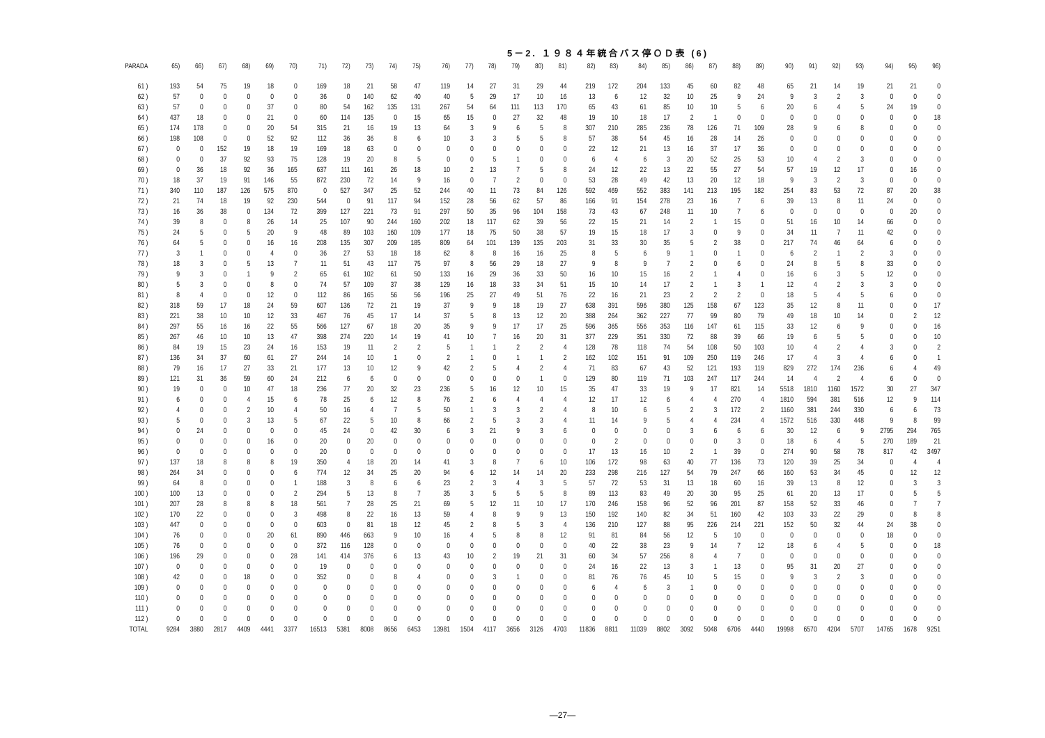5－2. １９８４年統合バス停ＯＤ表 (6)
| PARADA | 65) | 66) | 67) | 68) | 69) | 70) | 71) | 72) | 73) | 74) | 75) | 76) | 77) | 78) | 79) | 80) | 81) | 82) | 83) | 84) | 85) | 86) | 87) | 88) | 89) | 90) | 91) | 92) | 93) | 94) | 95) | 96) |
| --- | --- | --- | --- | --- | --- | --- | --- | --- | --- | --- | --- | --- | --- | --- | --- | --- | --- | --- | --- | --- | --- | --- | --- | --- | --- | --- | --- | --- | --- | --- | --- | --- |
| 61 ) | 193 | 54 | 75 | 19 | 18 | 0 | 169 | 18 | 21 | 58 | 47 | 119 | 14 | 27 | 31 | 29 | 44 | 219 | 172 | 204 | 133 | 45 | 60 | 82 | 48 | 65 | 21 | 14 | 19 | 21 | 21 | 0 |
| 62 ) | 57 | 0 | 0 | 0 | 0 | 0 | 36 | 0 | 140 | 62 | 40 | 40 | 5 | 29 | 17 | 10 | 16 | 13 | 6 | 12 | 32 | 10 | 25 | 9 | 24 | 9 | 3 | 2 | 3 | 0 | 0 | 0 |
| 63 ) | 57 | 0 | 0 | 0 | 37 | 0 | 80 | 54 | 162 | 135 | 131 | 267 | 54 | 64 | 111 | 113 | 170 | 65 | 43 | 61 | 85 | 10 | 10 | 5 | 6 | 20 | 6 | 4 | 5 | 24 | 19 | 0 |
| 64 ) | 437 | 18 | 0 | 0 | 21 | 0 | 60 | 114 | 135 | 0 | 15 | 65 | 15 | 0 | 27 | 32 | 48 | 19 | 10 | 18 | 17 | 2 | 1 | 0 | 0 | 0 | 0 | 0 | 0 | 0 | 0 | 18 |
| 65 ) | 174 | 178 | 0 | 0 | 20 | 54 | 315 | 21 | 16 | 19 | 13 | 64 | 3 | 9 | 6 | 5 | 8 | 307 | 210 | 285 | 236 | 78 | 126 | 71 | 109 | 28 | 9 | 6 | 8 | 0 | 0 | 0 |
| 66 ) | 198 | 108 | 0 | 0 | 52 | 92 | 112 | 36 | 36 | 8 | 6 | 10 | 3 | 3 | 5 | 5 | 8 | 57 | 38 | 54 | 45 | 16 | 28 | 14 | 26 | 0 | 0 | 0 | 0 | 0 | 0 | 0 |
| 67 ) | 0 | 0 | 152 | 19 | 18 | 19 | 169 | 18 | 63 | 0 | 0 | 0 | 0 | 0 | 0 | 0 | 0 | 22 | 12 | 21 | 13 | 16 | 37 | 17 | 36 | 0 | 0 | 0 | 0 | 0 | 0 | 0 |
| 68 ) | 0 | 0 | 37 | 92 | 93 | 75 | 128 | 19 | 20 | 8 | 5 | 0 | 0 | 5 | 1 | 0 | 0 | 6 | 4 | 6 | 3 | 20 | 52 | 25 | 53 | 10 | 4 | 2 | 3 | 0 | 0 | 0 |
| 69 ) | 0 | 36 | 18 | 92 | 36 | 165 | 637 | 111 | 161 | 26 | 18 | 10 | 2 | 13 | 7 | 5 | 8 | 24 | 12 | 22 | 13 | 22 | 55 | 27 | 54 | 57 | 19 | 12 | 17 | 0 | 16 | 0 |
| 70 ) | 18 | 37 | 19 | 91 | 146 | 55 | 872 | 230 | 72 | 14 | 9 | 16 | 0 | 7 | 2 | 0 | 0 | 53 | 28 | 49 | 42 | 13 | 20 | 12 | 18 | 9 | 3 | 2 | 3 | 0 | 0 | 0 |
| 71 ) | 340 | 110 | 187 | 126 | 575 | 870 | 0 | 527 | 347 | 25 | 52 | 244 | 40 | 11 | 73 | 84 | 126 | 592 | 469 | 552 | 383 | 141 | 213 | 195 | 182 | 254 | 83 | 53 | 72 | 87 | 20 | 38 |
| 72 ) | 21 | 74 | 18 | 19 | 92 | 230 | 544 | 0 | 91 | 117 | 94 | 152 | 28 | 56 | 62 | 57 | 86 | 166 | 91 | 154 | 278 | 23 | 16 | 7 | 6 | 39 | 13 | 8 | 11 | 24 | 0 | 0 |
| 73 ) | 16 | 36 | 38 | 0 | 134 | 72 | 399 | 127 | 221 | 73 | 91 | 297 | 50 | 35 | 96 | 104 | 158 | 73 | 43 | 67 | 248 | 11 | 10 | 7 | 6 | 0 | 0 | 0 | 0 | 0 | 20 | 0 |
| 74 ) | 39 | 8 | 0 | 8 | 26 | 14 | 25 | 107 | 90 | 244 | 160 | 202 | 18 | 117 | 62 | 39 | 56 | 22 | 15 | 21 | 14 | 2 | 1 | 15 | 0 | 51 | 16 | 10 | 14 | 66 | 0 | 0 |
| 75 ) | 24 | 5 | 0 | 5 | 20 | 9 | 48 | 89 | 103 | 160 | 109 | 177 | 18 | 75 | 50 | 38 | 57 | 19 | 15 | 18 | 17 | 3 | 0 | 9 | 0 | 34 | 11 | 7 | 11 | 42 | 0 | 0 |
| 76 ) | 64 | 5 | 0 | 0 | 16 | 16 | 208 | 135 | 307 | 209 | 185 | 809 | 64 | 101 | 139 | 135 | 203 | 31 | 33 | 30 | 35 | 5 | 2 | 38 | 0 | 217 | 74 | 46 | 64 | 6 | 0 | 0 |
| 77 ) | 3 | 1 | 0 | 0 | 4 | 0 | 36 | 27 | 53 | 18 | 18 | 62 | 8 | 8 | 16 | 16 | 25 | 8 | 5 | 6 | 9 | 1 | 0 | 1 | 0 | 6 | 2 | 1 | 2 | 3 | 0 | 0 |
| 78 ) | 18 | 3 | 0 | 5 | 13 | 7 | 11 | 51 | 43 | 117 | 75 | 97 | 8 | 56 | 29 | 18 | 27 | 9 | 8 | 9 | 7 | 2 | 0 | 6 | 0 | 24 | 8 | 5 | 8 | 33 | 0 | 0 |
| 79 ) | 9 | 3 | 0 | 1 | 9 | 2 | 65 | 61 | 102 | 61 | 50 | 133 | 16 | 29 | 36 | 33 | 50 | 16 | 10 | 15 | 16 | 2 | 1 | 4 | 0 | 16 | 6 | 3 | 5 | 12 | 0 | 0 |
| 80 ) | 5 | 3 | 0 | 0 | 8 | 0 | 74 | 57 | 109 | 37 | 38 | 129 | 16 | 18 | 33 | 34 | 51 | 15 | 10 | 14 | 17 | 2 | 1 | 3 | 1 | 12 | 4 | 2 | 3 | 3 | 0 | 0 |
| 81 ) | 8 | 4 | 0 | 0 | 12 | 0 | 112 | 86 | 165 | 56 | 56 | 196 | 25 | 27 | 49 | 51 | 76 | 22 | 16 | 21 | 23 | 2 | 2 | 2 | 0 | 18 | 5 | 4 | 5 | 6 | 0 | 0 |
| 82 ) | 318 | 59 | 17 | 18 | 24 | 59 | 607 | 136 | 72 | 21 | 19 | 37 | 9 | 9 | 18 | 19 | 27 | 638 | 391 | 596 | 380 | 125 | 158 | 67 | 123 | 35 | 12 | 8 | 11 | 0 | 0 | 17 |
| 83 ) | 221 | 38 | 10 | 10 | 12 | 33 | 467 | 76 | 45 | 17 | 14 | 37 | 5 | 8 | 13 | 12 | 20 | 388 | 264 | 362 | 227 | 77 | 99 | 80 | 79 | 49 | 18 | 10 | 14 | 0 | 2 | 12 |
| 84 ) | 297 | 55 | 16 | 16 | 22 | 55 | 566 | 127 | 67 | 18 | 20 | 35 | 9 | 9 | 17 | 17 | 25 | 596 | 365 | 556 | 353 | 116 | 147 | 61 | 115 | 33 | 12 | 6 | 9 | 0 | 0 | 16 |
| 85 ) | 267 | 46 | 10 | 10 | 13 | 47 | 398 | 274 | 220 | 14 | 19 | 41 | 10 | 7 | 16 | 20 | 31 | 377 | 229 | 351 | 330 | 72 | 88 | 39 | 66 | 19 | 6 | 5 | 5 | 0 | 0 | 10 |
| 86 ) | 84 | 19 | 15 | 23 | 24 | 16 | 153 | 19 | 11 | 2 | 2 | 5 | 1 | 1 | 2 | 2 | 4 | 128 | 78 | 118 | 74 | 54 | 108 | 50 | 103 | 10 | 4 | 2 | 4 | 3 | 0 | 2 |
| 87 ) | 136 | 34 | 37 | 60 | 61 | 27 | 244 | 14 | 10 | 1 | 0 | 2 | 1 | 0 | 1 | 1 | 2 | 162 | 102 | 151 | 91 | 109 | 250 | 119 | 246 | 17 | 4 | 3 | 4 | 6 | 0 | 1 |
| 88 ) | 79 | 16 | 17 | 27 | 33 | 21 | 177 | 13 | 10 | 12 | 9 | 42 | 2 | 5 | 4 | 2 | 4 | 71 | 83 | 67 | 43 | 52 | 121 | 193 | 119 | 829 | 272 | 174 | 236 | 6 | 4 | 49 |
| 89 ) | 121 | 31 | 36 | 59 | 60 | 24 | 212 | 6 | 6 | 0 | 0 | 0 | 0 | 0 | 0 | 1 | 0 | 129 | 80 | 119 | 71 | 103 | 247 | 117 | 244 | 14 | 4 | 2 | 4 | 6 | 0 | 0 |
| 90 ) | 19 | 0 | 0 | 10 | 47 | 18 | 236 | 77 | 20 | 32 | 23 | 236 | 5 | 16 | 12 | 10 | 15 | 35 | 47 | 33 | 19 | 9 | 17 | 821 | 14 | 5518 | 1810 | 1160 | 1572 | 30 | 27 | 347 |
| 91 ) | 6 | 0 | 0 | 4 | 15 | 6 | 78 | 25 | 6 | 12 | 8 | 76 | 2 | 6 | 4 | 4 | 4 | 12 | 17 | 12 | 6 | 4 | 4 | 270 | 4 | 1810 | 594 | 381 | 516 | 12 | 9 | 114 |
| 92 ) | 4 | 0 | 0 | 2 | 10 | 4 | 50 | 16 | 4 | 7 | 5 | 50 | 1 | 3 | 3 | 2 | 4 | 8 | 10 | 6 | 5 | 2 | 3 | 172 | 2 | 1160 | 381 | 244 | 330 | 6 | 6 | 73 |
| 93 ) | 5 | 0 | 0 | 3 | 13 | 5 | 67 | 22 | 5 | 10 | 8 | 66 | 2 | 5 | 3 | 3 | 4 | 11 | 14 | 9 | 5 | 4 | 4 | 234 | 4 | 1572 | 516 | 330 | 448 | 9 | 8 | 99 |
| 94 ) | 0 | 24 | 0 | 0 | 0 | 0 | 45 | 24 | 0 | 42 | 30 | 6 | 3 | 21 | 9 | 3 | 6 | 0 | 0 | 0 | 0 | 3 | 6 | 6 | 6 | 30 | 12 | 6 | 9 | 2795 | 294 | 765 |
| 95 ) | 0 | 0 | 0 | 0 | 16 | 0 | 20 | 0 | 20 | 0 | 0 | 0 | 0 | 0 | 0 | 0 | 0 | 0 | 2 | 0 | 0 | 0 | 0 | 3 | 0 | 18 | 6 | 4 | 5 | 270 | 189 | 21 |
| 96 ) | 0 | 0 | 0 | 0 | 0 | 0 | 20 | 0 | 0 | 0 | 0 | 0 | 0 | 0 | 0 | 0 | 0 | 17 | 13 | 16 | 10 | 2 | 1 | 39 | 0 | 274 | 90 | 58 | 78 | 817 | 42 | 3497 |
| 97 ) | 137 | 18 | 8 | 8 | 8 | 19 | 350 | 4 | 18 | 20 | 14 | 41 | 3 | 8 | 7 | 6 | 10 | 106 | 172 | 98 | 63 | 40 | 77 | 136 | 73 | 120 | 39 | 25 | 34 | 0 | 4 | 4 |
| 98 ) | 264 | 34 | 0 | 0 | 0 | 6 | 774 | 12 | 34 | 25 | 20 | 94 | 6 | 12 | 14 | 14 | 20 | 233 | 298 | 216 | 127 | 54 | 79 | 247 | 66 | 160 | 53 | 34 | 45 | 0 | 12 | 12 |
| 99 ) | 64 | 8 | 0 | 0 | 0 | 1 | 188 | 3 | 8 | 6 | 6 | 23 | 2 | 3 | 4 | 3 | 5 | 57 | 72 | 53 | 31 | 13 | 18 | 60 | 16 | 39 | 13 | 8 | 12 | 0 | 3 | 3 |
| 100 ) | 100 | 13 | 0 | 0 | 0 | 2 | 294 | 5 | 13 | 8 | 7 | 35 | 3 | 5 | 5 | 5 | 8 | 89 | 113 | 83 | 49 | 20 | 30 | 95 | 25 | 61 | 20 | 13 | 17 | 0 | 5 | 5 |
| 101 ) | 207 | 28 | 8 | 8 | 8 | 18 | 561 | 7 | 28 | 25 | 21 | 69 | 5 | 12 | 11 | 10 | 17 | 170 | 246 | 158 | 96 | 52 | 96 | 201 | 87 | 158 | 52 | 33 | 46 | 0 | 7 | 7 |
| 102 ) | 170 | 22 | 0 | 0 | 0 | 3 | 498 | 8 | 22 | 16 | 13 | 59 | 4 | 8 | 9 | 9 | 13 | 150 | 192 | 140 | 82 | 34 | 51 | 160 | 42 | 103 | 33 | 22 | 29 | 0 | 8 | 8 |
| 103 ) | 447 | 0 | 0 | 0 | 0 | 0 | 603 | 0 | 81 | 18 | 12 | 45 | 2 | 8 | 5 | 3 | 4 | 136 | 210 | 127 | 88 | 95 | 226 | 214 | 221 | 152 | 50 | 32 | 44 | 24 | 38 | 0 |
| 104 ) | 76 | 0 | 0 | 0 | 20 | 61 | 890 | 446 | 663 | 9 | 10 | 16 | 4 | 5 | 8 | 8 | 12 | 91 | 81 | 84 | 56 | 12 | 5 | 10 | 0 | 0 | 0 | 0 | 0 | 18 | 0 | 0 |
| 105 ) | 76 | 0 | 0 | 0 | 0 | 0 | 372 | 116 | 128 | 0 | 0 | 0 | 0 | 0 | 0 | 0 | 0 | 40 | 22 | 38 | 23 | 9 | 14 | 7 | 12 | 18 | 6 | 4 | 5 | 0 | 0 | 18 |
| 106 ) | 196 | 29 | 0 | 0 | 0 | 28 | 141 | 414 | 376 | 6 | 13 | 43 | 10 | 2 | 19 | 21 | 31 | 60 | 34 | 57 | 256 | 8 | 4 | 7 | 0 | 0 | 0 | 0 | 0 | 0 | 0 | 0 |
| 107 ) | 0 | 0 | 0 | 0 | 0 | 0 | 19 | 0 | 0 | 0 | 0 | 0 | 0 | 0 | 0 | 0 | 0 | 24 | 16 | 22 | 13 | 3 | 1 | 13 | 0 | 95 | 31 | 20 | 27 | 0 | 0 | 0 |
| 108 ) | 42 | 0 | 0 | 18 | 0 | 0 | 352 | 0 | 0 | 8 | 4 | 0 | 0 | 3 | 1 | 0 | 0 | 81 | 76 | 76 | 45 | 10 | 5 | 15 | 0 | 9 | 3 | 2 | 3 | 0 | 0 | 0 |
| 109 ) | 0 | 0 | 0 | 0 | 0 | 0 | 0 | 0 | 0 | 0 | 0 | 0 | 0 | 0 | 0 | 0 | 0 | 6 | 4 | 6 | 3 | 1 | 0 | 0 | 0 | 0 | 0 | 0 | 0 | 0 | 0 | 0 |
| 110 ) | 0 | 0 | 0 | 0 | 0 | 0 | 0 | 0 | 0 | 0 | 0 | 0 | 0 | 0 | 0 | 0 | 0 | 0 | 0 | 0 | 0 | 0 | 0 | 0 | 0 | 0 | 0 | 0 | 0 | 0 | 0 | 0 |
| 111 ) | 0 | 0 | 0 | 0 | 0 | 0 | 0 | 0 | 0 | 0 | 0 | 0 | 0 | 0 | 0 | 0 | 0 | 0 | 0 | 0 | 0 | 0 | 0 | 0 | 0 | 0 | 0 | 0 | 0 | 0 | 0 | 0 |
| 112 ) | 0 | 0 | 0 | 0 | 0 | 0 | 0 | 0 | 0 | 0 | 0 | 0 | 0 | 0 | 0 | 0 | 0 | 0 | 0 | 0 | 0 | 0 | 0 | 0 | 0 | 0 | 0 | 0 | 0 | 0 | 0 | 0 |
| TOTAL | 9284 | 3880 | 2817 | 4409 | 4441 | 3377 | 16513 | 5381 | 8008 | 8656 | 6453 | 13981 | 1504 | 4117 | 3656 | 3126 | 4703 | 11836 | 8811 | 11039 | 8802 | 3092 | 5048 | 6706 | 4440 | 19998 | 6570 | 4204 | 5707 | 14765 | 1678 | 9251 |
—27—